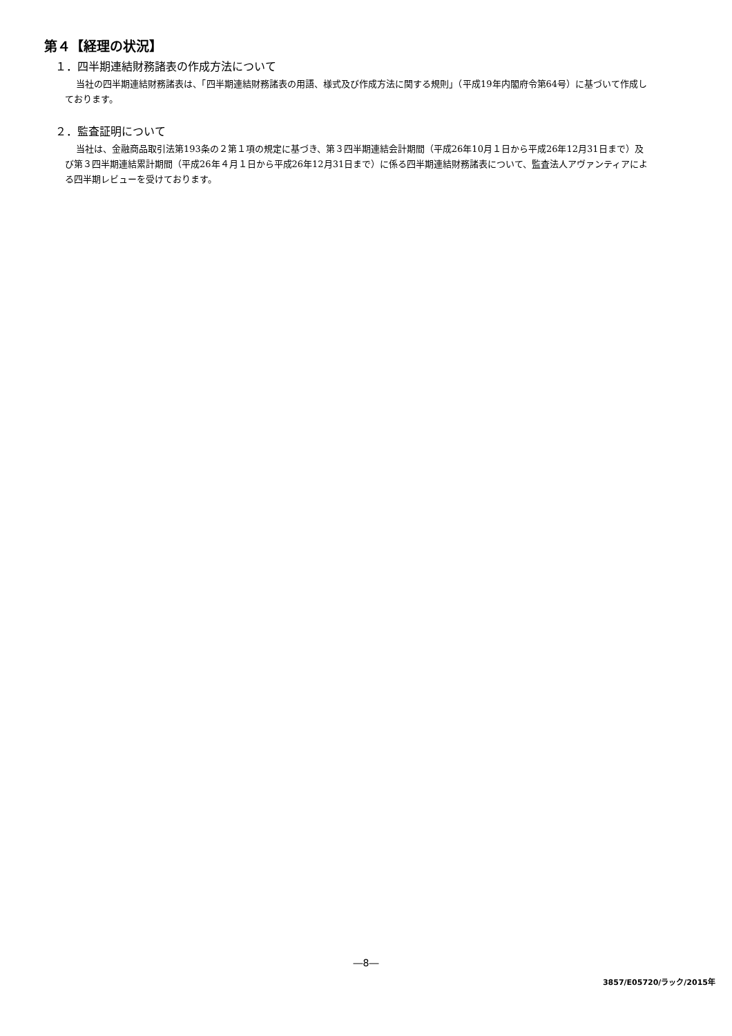第４【経理の状況】
１．四半期連結財務諸表の作成方法について
当社の四半期連結財務諸表は、「四半期連結財務諸表の用語、様式及び作成方法に関する規則」（平成19年内閣府令第64号）に基づいて作成しております。
２．監査証明について
当社は、金融商品取引法第193条の２第１項の規定に基づき、第３四半期連結会計期間（平成26年10月１日から平成26年12月31日まで）及び第３四半期連結累計期間（平成26年４月１日から平成26年12月31日まで）に係る四半期連結財務諸表について、監査法人アヴァンティアによる四半期レビューを受けております。
―8―
3857/E05720/ラック/2015年